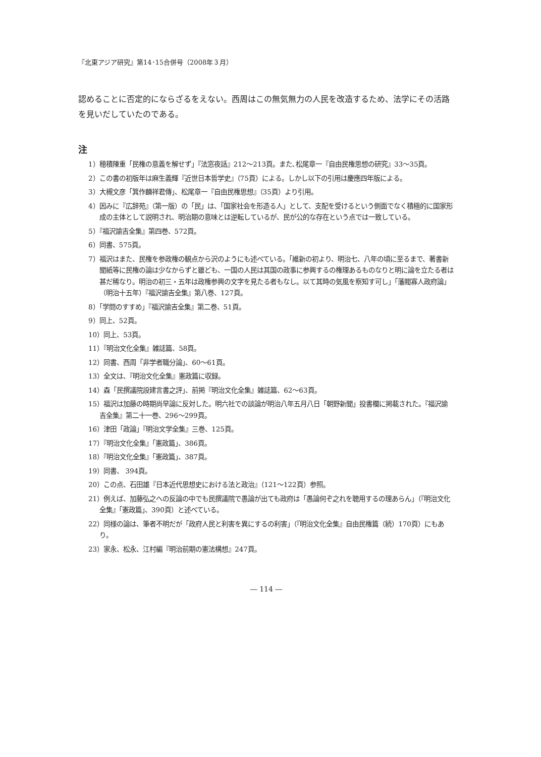『北東アジア研究』第14･15合併号（2008年３月）
認めることに否定的にならざるをえない。西周はこの無気無力の人民を改造するため、法学にその活路を見いだしていたのである。
注
1）穂積陳重「民権の意義を解せず」『法窓夜話』212～213頁。また､松尾章一『自由民権思想の研究』33～35頁。
2）この書の初版年は麻生義輝『近世日本哲学史』（75頁）による。しかし以下の引用は慶應四年版による。
3）大槻文彦「箕作麟祥君傳」、松尾章一『自由民権思想』（35頁）より引用。
4）因みに『広辞苑』（第一版）の「民」は、「国家社会を形造る人」として、支配を受けるという側面でなく積極的に国家形成の主体として説明され、明治期の意味とは逆転しているが、民が公的な存在という点では一致している。
5）『福沢諭吉全集』第四巻、572頁。
6）同書、575頁。
7）福沢はまた、民権を参政権の観点から沢のようにも述べている。「維新の初より、明治七、八年の頃に至るまで、著書新聞紙等に民権の論は少なからずと雖ども、一国の人民は其国の政事に参興するの権理あるものなりと明に論を立たる者は甚だ稀なり。明治の初三・五年は政権参興の文字を見たる者もなし。以て其時の気風を察知す可し」「藩閥寡人政府論」（明治十五年）『福沢諭吉全集』第八巻、127頁。
8）「学問のすすめ」『福沢諭吉全集』第二巻、51頁。
9）同上、52頁。
10）同上、53頁。
11）『明治文化全集』雑誌篇、58頁。
12）同書、西周「非学者職分論」、60～61頁。
13）全文は、『明治文化全集』憲政篇に収録。
14）森「民撰議院設建言書之評」、前掲『明治文化全集』雑誌篇、62～63頁。
15）福沢は加藤の時期尚早論に反対した。明六社での談論が明治八年五月八日「朝野新聞」投書欄に掲載された。『福沢諭吉全集』第二十一巻、296～299頁。
16）津田「政論」『明治文学全集』三巻、125頁。
17）『明治文化全集』「憲政篇」、386頁。
18）『明治文化全集』「憲政篇」、387頁。
19）同書、 394頁。
20）この点、石田雄『日本近代思想史における法と政治』（121～122頁）参照。
21）例えば、加藤弘之への反論の中でも民撰議院で愚論が出ても政府は「愚論何ぞ之れを聴用するの理あらん」（『明治文化全集』「憲政篇」、390頁）と述べている。
22）同様の論は、筆者不明だが「政府人民と利害を異にするの利害」（『明治文化全集』自由民権篇（続）170頁）にもあり。
23）家永、松永、江村編『明治前期の憲法構想』247頁。
― 114 ―